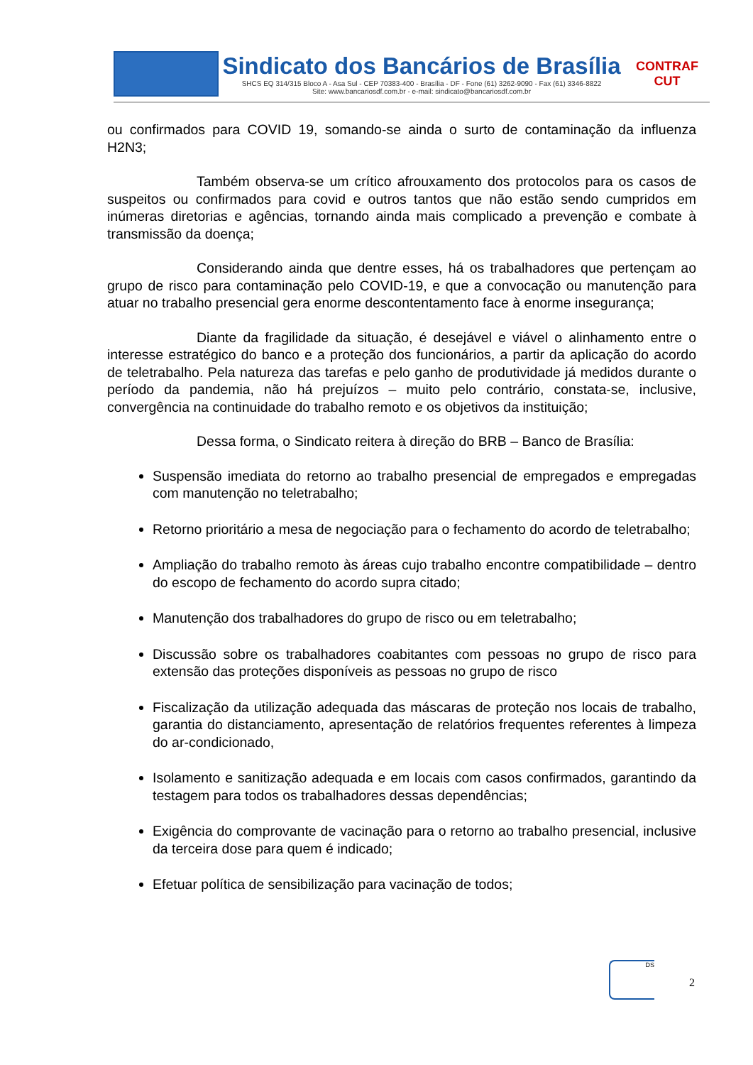Sindicato dos Bancários de Brasília
SHCS EQ 314/315 Bloco A - Asa Sul - CEP 70383-400 - Brasília - DF - Fone (61) 3262-9090 - Fax (61) 3346-8822
Site: www.bancariosdf.com.br - e-mail: sindicato@bancariosdf.com.br
CONTRAF
CUT
ou confirmados para COVID 19, somando-se ainda o surto de contaminação da influenza H2N3;
Também observa-se um crítico afrouxamento dos protocolos para os casos de suspeitos ou confirmados para covid e outros tantos que não estão sendo cumpridos em inúmeras diretorias e agências, tornando ainda mais complicado a prevenção e combate à transmissão da doença;
Considerando ainda que dentre esses, há os trabalhadores que pertençam ao grupo de risco para contaminação pelo COVID-19, e que a convocação ou manutenção para atuar no trabalho presencial gera enorme descontentamento face à enorme insegurança;
Diante da fragilidade da situação, é desejável e viável o alinhamento entre o interesse estratégico do banco e a proteção dos funcionários, a partir da aplicação do acordo de teletrabalho. Pela natureza das tarefas e pelo ganho de produtividade já medidos durante o período da pandemia, não há prejuízos – muito pelo contrário, constata-se, inclusive, convergência na continuidade do trabalho remoto e os objetivos da instituição;
Dessa forma, o Sindicato reitera à direção do BRB – Banco de Brasília:
Suspensão imediata do retorno ao trabalho presencial de empregados e empregadas com manutenção no teletrabalho;
Retorno prioritário a mesa de negociação para o fechamento do acordo de teletrabalho;
Ampliação do trabalho remoto às áreas cujo trabalho encontre compatibilidade – dentro do escopo de fechamento do acordo supra citado;
Manutenção dos trabalhadores do grupo de risco ou em teletrabalho;
Discussão sobre os trabalhadores coabitantes com pessoas no grupo de risco para extensão das proteções disponíveis as pessoas no grupo de risco
Fiscalização da utilização adequada das máscaras de proteção nos locais de trabalho, garantia do distanciamento, apresentação de relatórios frequentes referentes à limpeza do ar-condicionado,
Isolamento e sanitização adequada e em locais com casos confirmados, garantindo da testagem para todos os trabalhadores dessas dependências;
Exigência do comprovante de vacinação para o retorno ao trabalho presencial, inclusive da terceira dose para quem é indicado;
Efetuar política de sensibilização para vacinação de todos;
DS
2